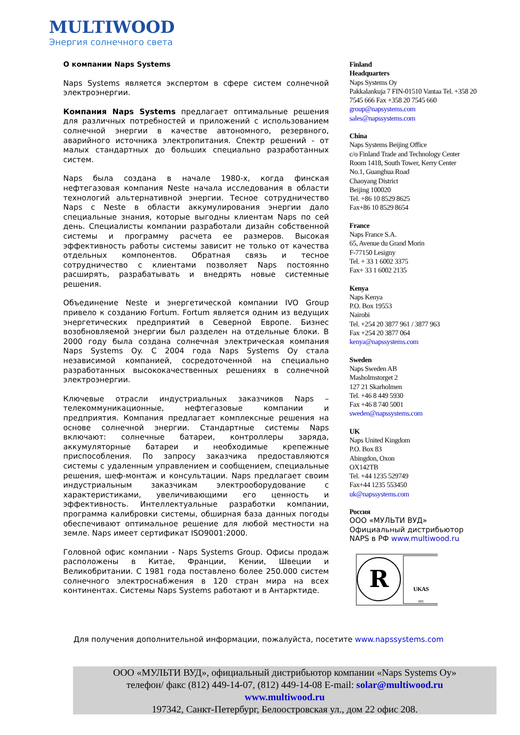MULTIWOOD
Энергия солнечного света
О компании Naps Systems
Naps Systems является экспертом в сфере систем солнечной электроэнергии.
Компания Naps Systems предлагает оптимальные решения для различных потребностей и приложений с использованием солнечной энергии в качестве автономного, резервного, аварийного источника электропитания. Спектр решений - от малых стандартных до больших специально разработанных систем.
Naps была создана в начале 1980-х, когда финская нефтегазовая компания Neste начала исследования в области технологий альтернативной энергии. Тесное сотрудничество Naps с Neste в области аккумулирования энергии дало специальные знания, которые выгодны клиентам Naps по сей день. Специалисты компании разработали дизайн собственной системы и программу расчета ее размеров. Высокая эффективность работы системы зависит не только от качества отдельных компонентов. Обратная связь и тесное сотрудничество с клиентами позволяет Naps постоянно расширять, разрабатывать и внедрять новые системные решения.
Объединение Neste и энергетической компании IVO Group привело к созданию Fortum. Fortum является одним из ведущих энергетических предприятий в Северной Европе. Бизнес возобновляемой энергии был разделен на отдельные блоки. В 2000 году была создана солнечная электрическая компания Naps Systems Oy. С 2004 года Naps Systems Oy стала независимой компанией, сосредоточенной на специально разработанных высококачественных решениях в солнечной электроэнергии.
Ключевые отрасли индустриальных заказчиков Naps – телекоммуникационные, нефтегазовые компании и предприятия. Компания предлагает комплексные решения на основе солнечной энергии. Стандартные системы Naps включают: солнечные батареи, контроллеры заряда, аккумуляторные батареи и необходимые крепежные приспособления. По запросу заказчика предоставляются системы с удаленным управлением и сообщением, специальные решения, шеф-монтаж и консультации. Naps предлагает своим индустриальным заказчикам электрооборудование с характеристиками, увеличивающими его ценность и эффективность. Интеллектуальные разработки компании, программа калибровки системы, обширная база данных погоды обеспечивают оптимальное решение для любой местности на земле. Naps имеет сертификат ISO9001:2000.
Головной офис компании - Naps Systems Group. Офисы продаж расположены в Китае, Франции, Кении, Швеции и Великобритании. С 1981 года поставлено более 250.000 систем солнечного электроснабжения в 120 стран мира на всех континентах. Системы Naps Systems работают и в Антарктиде.
Finland
Headquarters
Naps Systems Oy
Pakkalankuja 7 FIN-01510 Vantaa Tel. +358 20 7545 666 Fax +358 20 7545 660
group@napsystems.com
sales@napssystems.com
China
Naps Systems Beijing Office
c/o Finland Trade and Technology Center
Room 1418, South Tower, Kerry Center
No.1, Guanghua Road
Chaoyang District
Beijing 100020
Tel. +86 10 8529 8625
Fax+86 10 8529 8654
France
Naps France S.A.
65, Avenue du Grand Morin
F-77150 Lesigny
Tel. + 33 1 6002 3375
Fax+ 33 1 6002 2135
Kenya
Naps Kenya
P.O. Box 19553
Nairobi
Tel. +254 20 3877 961 / 3877 963
Fax +254 20 3877 064
kenya@napssystems.com
Sweden
Naps Sweden AB
Masholmstorget 2
127 21 Skarholmen
Tel. +46 8 449 5930
Fax +46 8 740 5001
sweden@napssystems.com
UK
Naps United Kingdom
P.O. Box 83
Abingdon, Oxon
OX142TB
Tel. +44 1235 529749
Fax+44 1235 553450
uk@napssystems.com
Россия
ООО «МУЛЬТИ ВУД»
Официальный дистрибьютор NAPS в РФ www.multiwood.ru
R
UKAS
001
Для получения дополнительной информации, пожалуйста, посетите www.napssystems.com
ООО «МУЛЬТИ ВУД», официальный дистрибьютор компании «Naps Systems Oy»
телефон/ факс (812) 449-14-07, (812) 449-14-08 E-mail: solar@multiwood.ru
www.multiwood.ru
197342, Санкт-Петербург, Белоостровская ул., дом 22 офис 208.